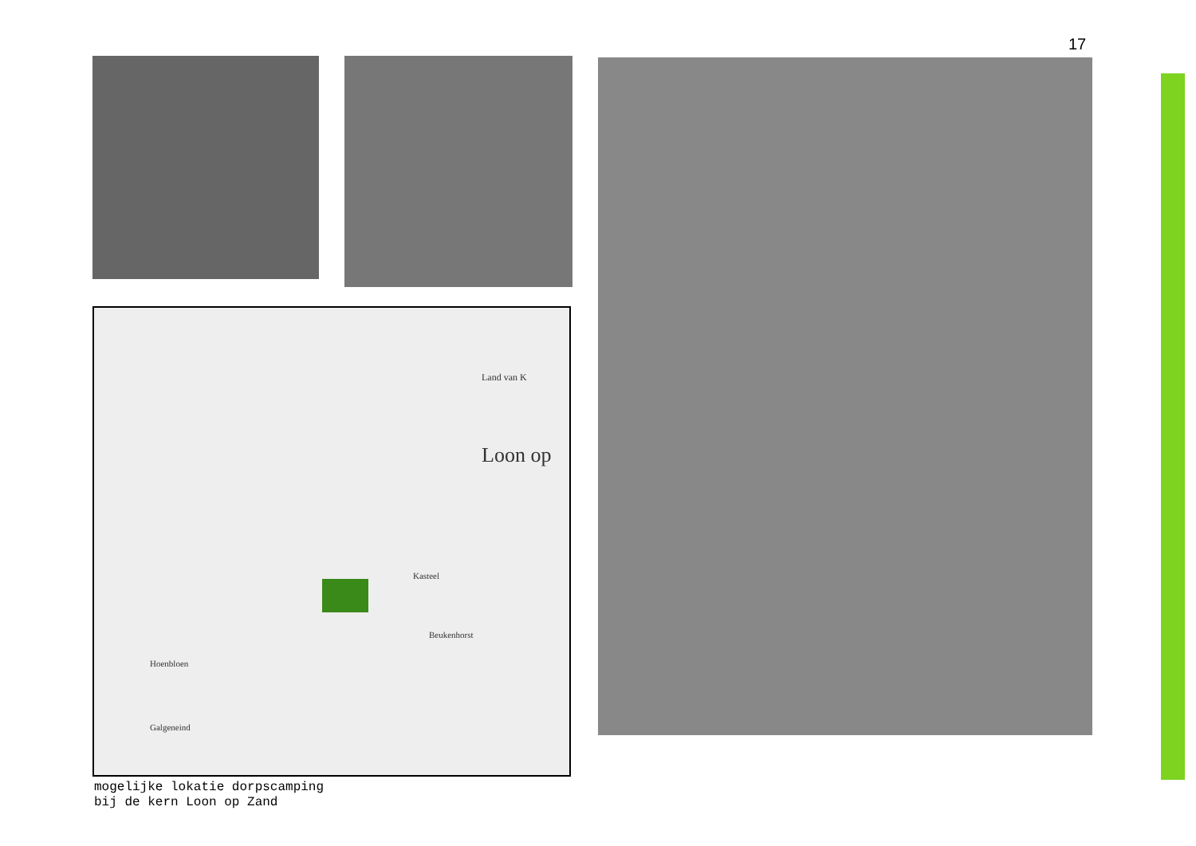17
Land van K
Loon op
Kasteel
Beukenhorst
Hoenbloen
Galgeneind
mogelijke lokatie dorpscamping
bij de kern Loon op Zand